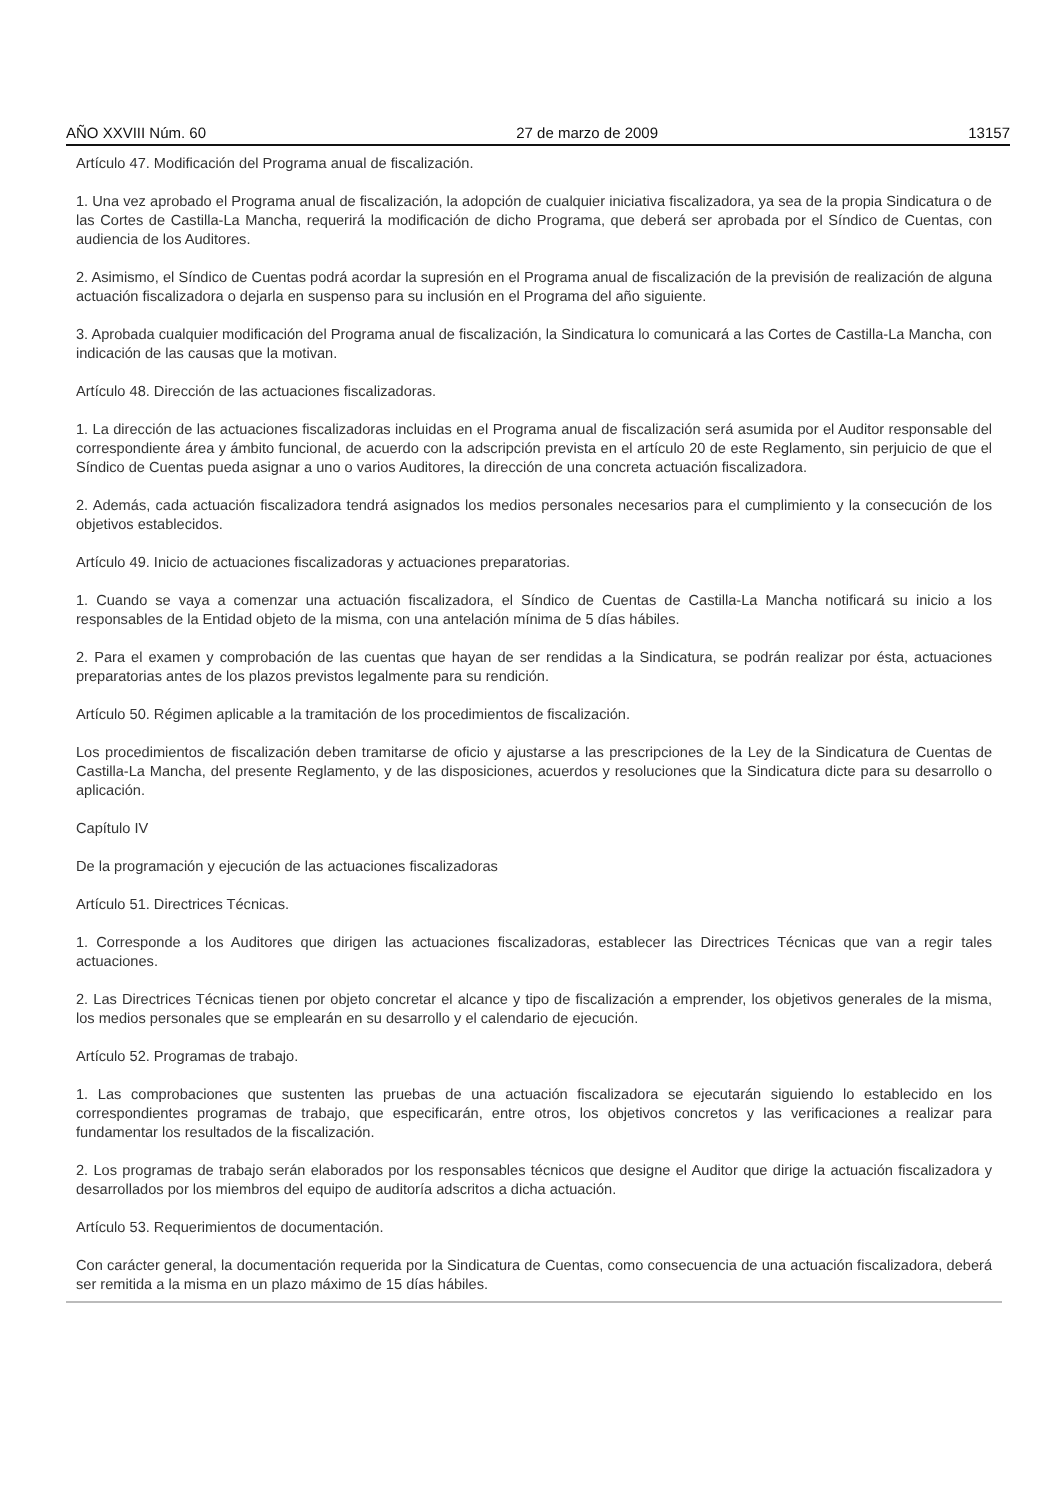AÑO XXVIII Núm. 60 27 de marzo de 2009 13157
Artículo 47. Modificación del Programa anual de fiscalización.
1. Una vez aprobado el Programa anual de fiscalización, la adopción de cualquier iniciativa fiscalizadora, ya sea de la propia Sindicatura o de las Cortes de Castilla-La Mancha, requerirá la modificación de dicho Programa, que deberá ser aprobada por el Síndico de Cuentas, con audiencia de los Auditores.
2. Asimismo, el Síndico de Cuentas podrá acordar la supresión en el Programa anual de fiscalización de la previsión de realización de alguna actuación fiscalizadora o dejarla en suspenso para su inclusión en el Programa del año siguiente.
3. Aprobada cualquier modificación del Programa anual de fiscalización, la Sindicatura lo comunicará a las Cortes de Castilla-La Mancha, con indicación de las causas que la motivan.
Artículo 48. Dirección de las actuaciones fiscalizadoras.
1. La dirección de las actuaciones fiscalizadoras incluidas en el Programa anual de fiscalización será asumida por el Auditor responsable del correspondiente área y ámbito funcional, de acuerdo con la adscripción prevista en el artículo 20 de este Reglamento, sin perjuicio de que el Síndico de Cuentas pueda asignar a uno o varios Auditores, la dirección de una concreta actuación fiscalizadora.
2. Además, cada actuación fiscalizadora tendrá asignados los medios personales necesarios para el cumplimiento y la consecución de los objetivos establecidos.
Artículo 49. Inicio de actuaciones fiscalizadoras y actuaciones preparatorias.
1. Cuando se vaya a comenzar una actuación fiscalizadora, el Síndico de Cuentas de Castilla-La Mancha notificará su inicio a los responsables de la Entidad objeto de la misma, con una antelación mínima de 5 días hábiles.
2. Para el examen y comprobación de las cuentas que hayan de ser rendidas a la Sindicatura, se podrán realizar por ésta, actuaciones preparatorias antes de los plazos previstos legalmente para su rendición.
Artículo 50. Régimen aplicable a la tramitación de los procedimientos de fiscalización.
Los procedimientos de fiscalización deben tramitarse de oficio y ajustarse a las prescripciones de la Ley de la Sindicatura de Cuentas de Castilla-La Mancha, del presente Reglamento, y de las disposiciones, acuerdos y resoluciones que la Sindicatura dicte para su desarrollo o aplicación.
Capítulo IV
De la programación y ejecución de las actuaciones fiscalizadoras
Artículo 51. Directrices Técnicas.
1. Corresponde a los Auditores que dirigen las actuaciones fiscalizadoras, establecer las Directrices Técnicas que van a regir tales actuaciones.
2. Las Directrices Técnicas tienen por objeto concretar el alcance y tipo de fiscalización a emprender, los objetivos generales de la misma, los medios personales que se emplearán en su desarrollo y el calendario de ejecución.
Artículo 52. Programas de trabajo.
1. Las comprobaciones que sustenten las pruebas de una actuación fiscalizadora se ejecutarán siguiendo lo establecido en los correspondientes programas de trabajo, que especificarán, entre otros, los objetivos concretos y las verificaciones a realizar para fundamentar los resultados de la fiscalización.
2. Los programas de trabajo serán elaborados por los responsables técnicos que designe el Auditor que dirige la actuación fiscalizadora y desarrollados por los miembros del equipo de auditoría adscritos a dicha actuación.
Artículo 53. Requerimientos de documentación.
Con carácter general, la documentación requerida por la Sindicatura de Cuentas, como consecuencia de una actuación fiscalizadora, deberá ser remitida a la misma en un plazo máximo de 15 días hábiles.